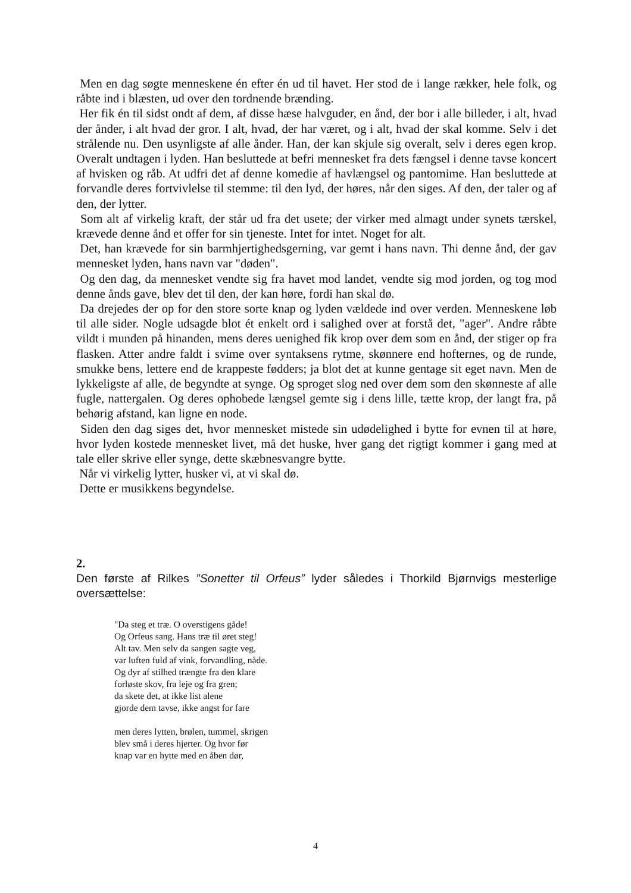Men en dag søgte menneskene én efter én ud til havet. Her stod de i lange rækker, hele folk, og råbte ind i blæsten, ud over den tordnende brænding.
Her fik én til sidst ondt af dem, af disse hæse halvguder, en ånd, der bor i alle billeder, i alt, hvad der ånder, i alt hvad der gror. I alt, hvad, der har været, og i alt, hvad der skal komme. Selv i det strålende nu. Den usynligste af alle ånder. Han, der kan skjule sig overalt, selv i deres egen krop. Overalt undtagen i lyden. Han besluttede at befri mennesket fra dets fængsel i denne tavse koncert af hvisken og råb. At udfri det af denne komedie af havlængsel og pantomime. Han besluttede at forvandle deres fortvivlelse til stemme: til den lyd, der høres, når den siges. Af den, der taler og af den, der lytter.
Som alt af virkelig kraft, der står ud fra det usete; der virker med almagt under synets tærskel, krævede denne ånd et offer for sin tjeneste. Intet for intet. Noget for alt.
Det, han krævede for sin barmhjertighedsgerning, var gemt i hans navn. Thi denne ånd, der gav mennesket lyden, hans navn var "døden".
Og den dag, da mennesket vendte sig fra havet mod landet, vendte sig mod jorden, og tog mod denne ånds gave, blev det til den, der kan høre, fordi han skal dø.
Da drejedes der op for den store sorte knap og lyden vældede ind over verden. Menneskene løb til alle sider. Nogle udsagde blot ét enkelt ord i salighed over at forstå det, "ager". Andre råbte vildt i munden på hinanden, mens deres uenighed fik krop over dem som en ånd, der stiger op fra flasken. Atter andre faldt i svime over syntaksens rytme, skønnere end hofternes, og de runde, smukke bens, lettere end de krappeste fødders; ja blot det at kunne gentage sit eget navn. Men de lykkeligste af alle, de begyndte at synge. Og sproget slog ned over dem som den skønneste af alle fugle, nattergalen. Og deres ophobede længsel gemte sig i dens lille, tætte krop, der langt fra, på behørig afstand, kan ligne en node.
Siden den dag siges det, hvor mennesket mistede sin udødelighed i bytte for evnen til at høre, hvor lyden kostede mennesket livet, må det huske, hver gang det rigtigt kommer i gang med at tale eller skrive eller synge, dette skæbnesvangre bytte.
Når vi virkelig lytter, husker vi, at vi skal dø.
Dette er musikkens begyndelse.
2.
Den første af Rilkes ”Sonetter til Orfeus” lyder således i Thorkild Bjørnvigs mesterlige oversættelse:
"Da steg et træ. O overstigens gåde!
Og Orfeus sang. Hans træ til øret steg!
Alt tav. Men selv da sangen sagte veg,
var luften fuld af vink, forvandling, nåde.
Og dyr af stilhed trængte fra den klare
forløste skov, fra leje og fra gren;
da skete det, at ikke list alene
gjorde dem tavse, ikke angst for fare
men deres lytten, brølen, tummel, skrigen
blev små i deres hjerter. Og hvor før
knap var en hytte med en åben dør,
4